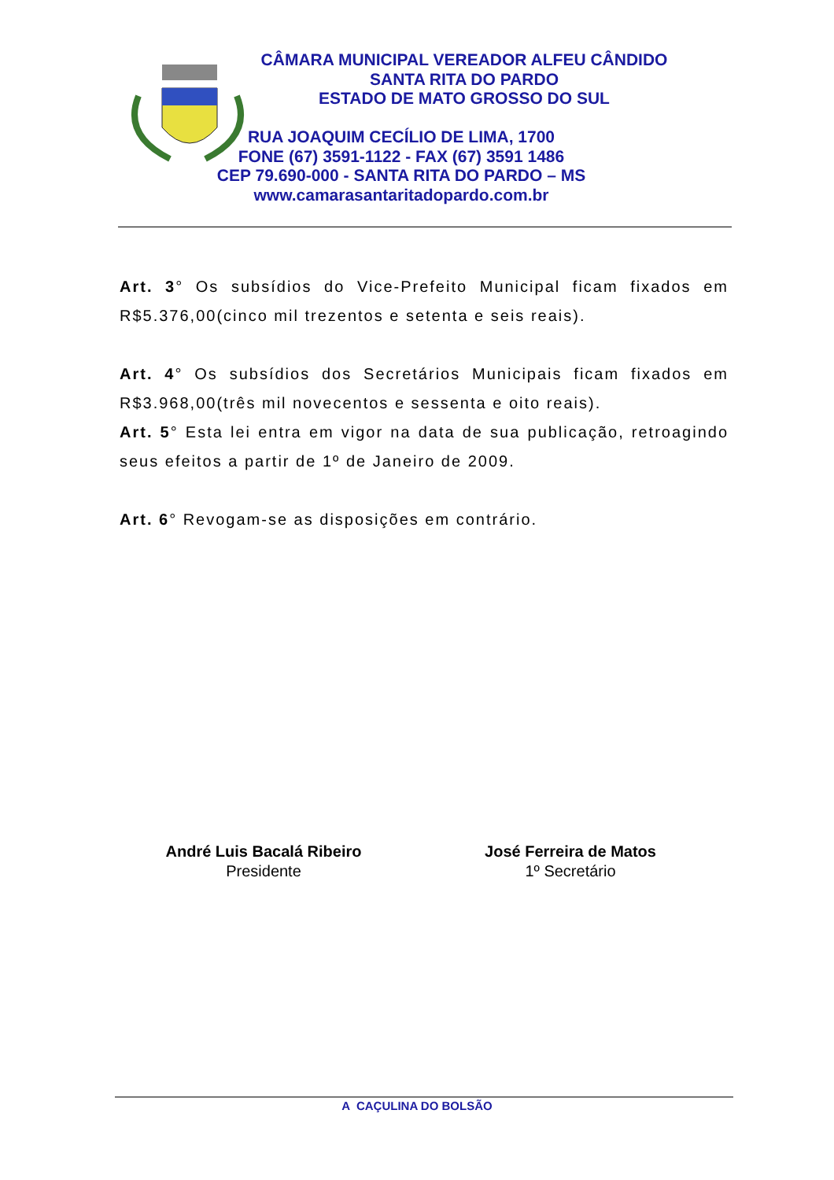CÂMARA MUNICIPAL VEREADOR ALFEU CÂNDIDO
SANTA RITA DO PARDO
ESTADO DE MATO GROSSO DO SUL
RUA JOAQUIM CECÍLIO DE LIMA, 1700
FONE (67) 3591-1122 - FAX (67) 3591 1486
CEP 79.690-000 - SANTA RITA DO PARDO – MS
www.camarasantaritadopardo.com.br
Art. 3° Os subsídios do Vice-Prefeito Municipal ficam fixados em R$5.376,00(cinco mil trezentos e setenta e seis reais).
Art. 4° Os subsídios dos Secretários Municipais ficam fixados em R$3.968,00(três mil novecentos e sessenta e oito reais).
Art. 5° Esta lei entra em vigor na data de sua publicação, retroagindo seus efeitos a partir de 1º de Janeiro de 2009.
Art. 6° Revogam-se as disposições em contrário.
André Luis Bacalá Ribeiro
Presidente
José Ferreira de Matos
1º Secretário
A CAÇULINA DO BOLSÃO